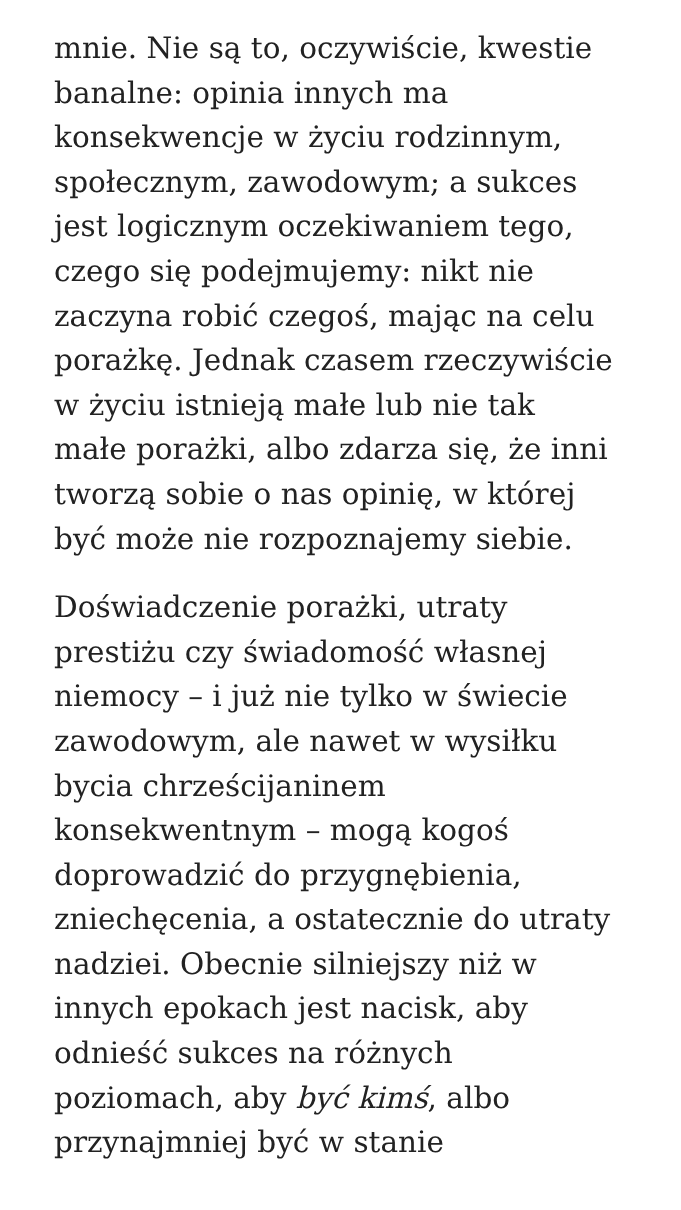mnie. Nie są to, oczywiście, kwestie
banalne: opinia innych ma
konsekwencje w życiu rodzinnym,
społecznym, zawodowym; a sukces
jest logicznym oczekiwaniem tego,
czego się podejmujemy: nikt nie
zaczyna robić czegoś, mając na celu
porażkę. Jednak czasem rzeczywiście
w życiu istnieją małe lub nie tak
małe porażki, albo zdarza się, że inni
tworzą sobie o nas opinię, w której
być może nie rozpoznajemy siebie.
Doświadczenie porażki, utraty
prestiżu czy świadomość własnej
niemocy – i już nie tylko w świecie
zawodowym, ale nawet w wysiłku
bycia chrześcijaninem
konsekwentnym – mogą kogoś
doprowadzić do przygnębienia,
zniechęcenia, a ostatecznie do utraty
nadziei. Obecnie silniejszy niż w
innych epokach jest nacisk, aby
odnieść sukces na różnych
poziomach, aby być kimś, albo
przynajmniej być w stanie